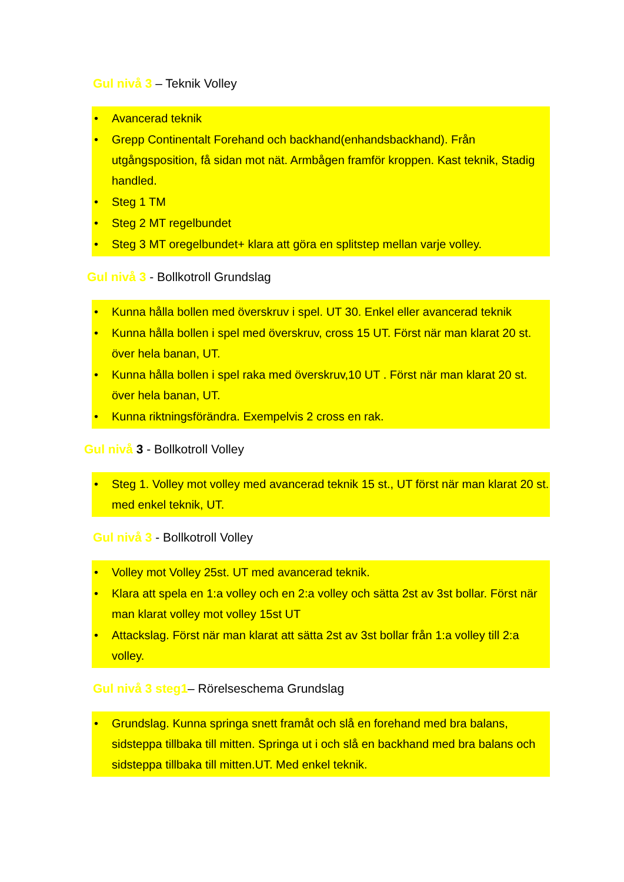Gul nivå 3 – Teknik Volley
• Avancerad teknik
• Grepp Continentalt Forehand och backhand(enhandsbackhand). Från utgångsposition, få sidan mot nät. Armbågen framför kroppen. Kast teknik, Stadig handled.
• Steg 1 TM
• Steg 2 MT regelbundet
• Steg 3 MT oregelbundet+ klara att göra en splitstep mellan varje volley.
Gul nivå 3 - Bollkotroll Grundslag
• Kunna hålla bollen med överskruv i spel. UT 30. Enkel eller avancerad teknik
• Kunna hålla bollen i spel med överskruv, cross 15 UT. Först när man klarat 20 st. över hela banan, UT.
• Kunna hålla bollen i spel raka med överskruv,10 UT . Först när man klarat 20 st. över hela banan, UT.
• Kunna riktningsförändra. Exempelvis 2 cross en rak.
Gul nivå 3 - Bollkotroll Volley
• Steg 1. Volley mot volley med avancerad teknik 15 st., UT först när man klarat 20 st. med enkel teknik, UT.
Gul nivå 3 - Bollkotroll Volley
• Volley mot Volley 25st. UT med avancerad teknik.
• Klara att spela en 1:a volley och en 2:a volley och sätta 2st av 3st bollar. Först när man klarat volley mot volley 15st UT
• Attackslag. Först när man klarat att sätta 2st av 3st bollar från 1:a volley till 2:a volley.
Gul nivå 3 steg1– Rörelseschema Grundslag
• Grundslag. Kunna springa snett framåt och slå en forehand med bra balans, sidsteppa tillbaka till mitten. Springa ut i och slå en backhand med bra balans och sidsteppa tillbaka till mitten.UT. Med enkel teknik.